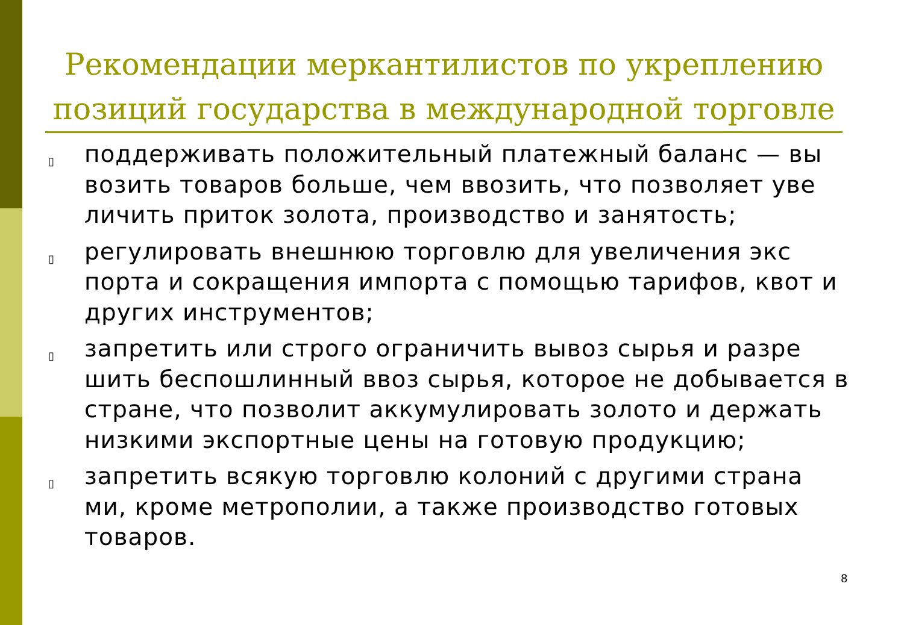Рекомендации меркантилистов по укреплению позиций государства в международной торговле
▯ поддерживать положительный платежный баланс — вы возить товаров больше, чем ввозить, что позволяет уве личить приток золота, производство и занятость;
▯ регулировать внешнюю торговлю для увеличения экс порта и сокращения импорта с помощью тарифов, квот и других инструментов;
▯ запретить или строго ограничить вывоз сырья и разре шить беспошлинный ввоз сырья, которое не добывается в стране, что позволит аккумулировать золото и держать низкими экспортные цены на готовую продукцию;
▯ запретить всякую торговлю колоний с другими страна ми, кроме метрополии, а также производство готовых товаров.
8